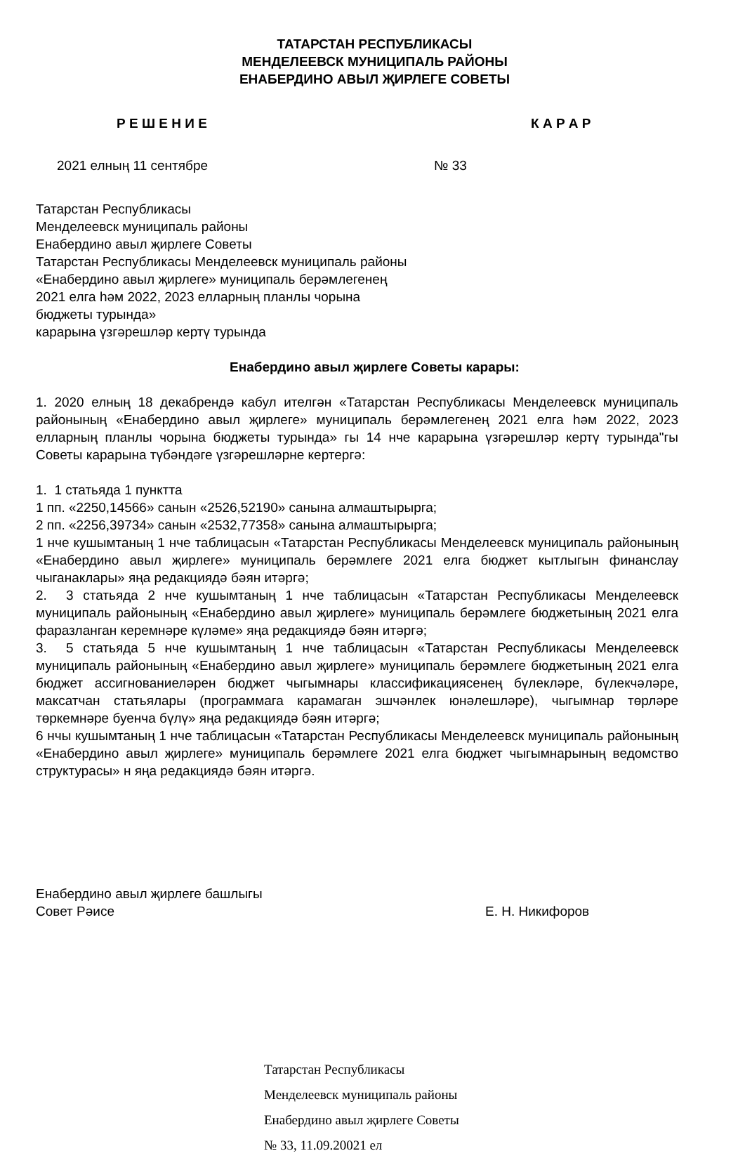ТАТАРСТАН РЕСПУБЛИКАСЫ
МЕНДЕЛЕЕВСК МУНИЦИПАЛЬ РАЙОНЫ
ЕНАБЕРДИНО АВЫЛ ҖИРЛЕГЕ СОВЕТЫ
Р Е Ш Е Н И Е К А Р А Р
2021 елның 11 сентябре № 33
Татарстан Республикасы
Менделеевск муниципаль районы
Енабердино авыл җирлеге Советы
Татарстан Республикасы Менделеевск муниципаль районы
«Енабердино авыл җирлеге» муниципаль берәмлегенең
2021 елга һәм 2022, 2023 елларның планлы чорына
бюджеты турында»
карарына үзгәрешләр кертү турында
Енабердино авыл җирлеге Советы карары:
1. 2020 елның 18 декабрендә кабул ителгән «Татарстан Республикасы Менделеевск муниципаль районының «Енабердино авыл җирлеге» муниципаль берәмлегенең 2021 елга һәм 2022, 2023 елларның планлы чорына бюджеты турында» гы 14 нче карарына үзгәрешләр кертү турында"гы Советы карарына түбәндәге үзгәрешләрне кертергә:
1. 1 статьяда 1 пунктта
1 пп. «2250,14566» санын «2526,52190» санына алмаштырырга;
2 пп. «2256,39734» санын «2532,77358» санына алмаштырырга;
1 нче кушымтаның 1 нче таблицасын «Татарстан Республикасы Менделеевск муниципаль районының «Енабердино авыл җирлеге» муниципаль берәмлеге 2021 елга бюджет кытлыгын финанслау чыганаклары» яңа редакциядә бәян итәргә;
2. 3 статьяда 2 нче кушымтаның 1 нче таблицасын «Татарстан Республикасы Менделеевск муниципаль районының «Енабердино авыл җирлеге» муниципаль берәмлеге бюджетының 2021 елга фаразланган керемнәре күләме» яңа редакциядә бәян итәргә;
3. 5 статьяда 5 нче кушымтаның 1 нче таблицасын «Татарстан Республикасы Менделеевск муниципаль районының «Енабердино авыл җирлеге» муниципаль берәмлеге бюджетының 2021 елга бюджет ассигнованиеләрен бюджет чыгымнары классификациясенең бүлекләре, бүлекчәләре, максатчан статьялары (программага карамаган эшчәнлек юнәлешләре), чыгымнар төрләре төркемнәре буенча бүлү» яңа редакциядә бәян итәргә;
6 нчы кушымтаның 1 нче таблицасын «Татарстан Республикасы Менделеевск муниципаль районының «Енабердино авыл җирлеге» муниципаль берәмлеге 2021 елга бюджет чыгымнарының ведомство структурасы» н яңа редакциядә бәян итәргә.
Енабердино авыл җирлеге башлыгы
Совет Рәисе Е. Н. Никифоров
Татарстан Республикасы
Менделеевск муниципаль районы
Енабердино авыл җирлеге Советы
№ 33, 11.09.20021 ел